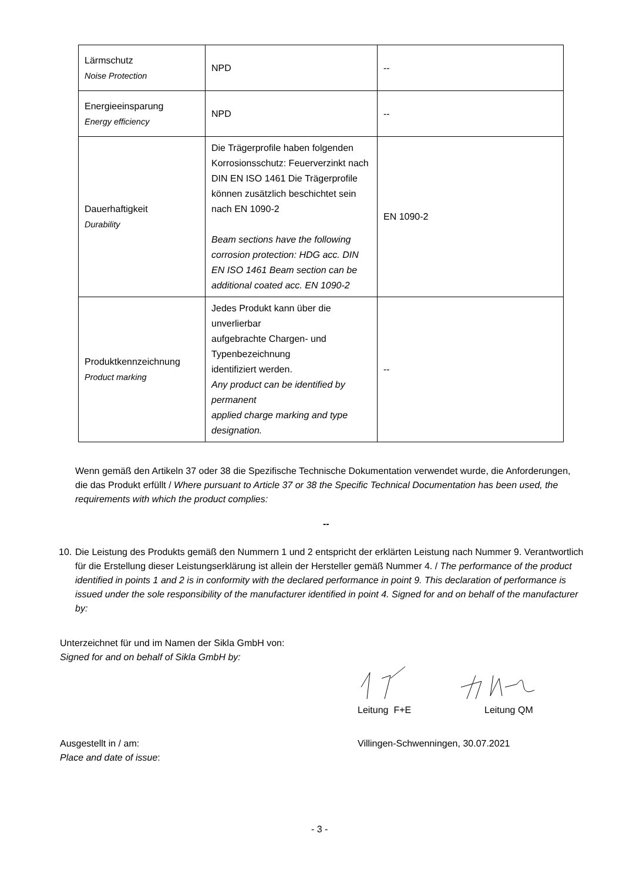| Lärmschutz Noise Protection | NPD | -- |
| Energieeinsparung Energy efficiency | NPD | -- |
| Dauerhaftigkeit Durability | Die Trägerprofile haben folgenden Korrosionsschutz: Feuerverzinkt nach DIN EN ISO 1461 Die Trägerprofile können zusätzlich beschichtet sein nach EN 1090-2 Beam sections have the following corrosion protection: HDG acc. DIN EN ISO 1461 Beam section can be additional coated acc. EN 1090-2 | EN 1090-2 |
| Produktkennzeichnung Product marking | Jedes Produkt kann über die unverlierbar aufgebrachte Chargen- und Typenbezeichnung identifiziert werden. Any product can be identified by permanent applied charge marking and type designation. | -- |
Wenn gemäß den Artikeln 37 oder 38 die Spezifische Technische Dokumentation verwendet wurde, die Anforderungen, die das Produkt erfüllt / Where pursuant to Article 37 or 38 the Specific Technical Documentation has been used, the requirements with which the product complies:
--
10. Die Leistung des Produkts gemäß den Nummern 1 und 2 entspricht der erklärten Leistung nach Nummer 9. Verantwortlich für die Erstellung dieser Leistungserklärung ist allein der Hersteller gemäß Nummer 4. / The performance of the product identified in points 1 and 2 is in conformity with the declared performance in point 9. This declaration of performance is issued under the sole responsibility of the manufacturer identified in point 4. Signed for and on behalf of the manufacturer by:
Unterzeichnet für und im Namen der Sikla GmbH von:
Signed for and on behalf of Sikla GmbH by:
Leitung F+E Leitung QM
Ausgestellt in / am:
Place and date of issue:
Villingen-Schwenningen, 30.07.2021
- 3 -